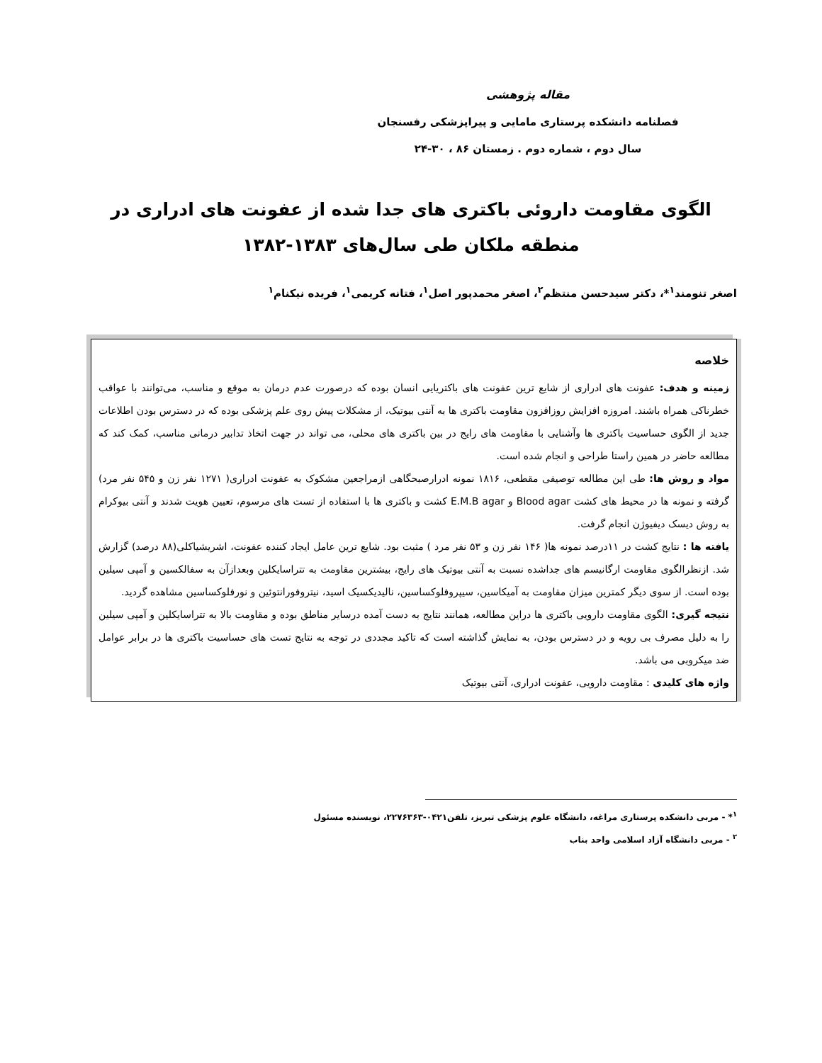مقاله پژوهشی
فصلنامه دانشکده پرستاری مامایی و پیراپزشکی رفسنجان
سال دوم ، شماره دوم . زمستان ۸۶ ، ۳۰-۲۴
الگوی مقاومت داروئی باکتری های جدا شده از عفونت های ادراری در منطقه ملکان طی سال‌های ۱۳۸۳-۱۳۸۲
اصغر تنومند<sup>۱</sup>*، دکتر سیدحسن منتظم<sup>۲</sup>، اصغر محمدپور اصل<sup>۱</sup>، فتانه کریمی<sup>۱</sup>، فریده نیکنام<sup>۱</sup>
خلاصه
زمینه و هدف: عفونت های ادراری از شایع ترین عفونت های باکتریایی انسان بوده که درصورت عدم درمان به موقع و مناسب، می‌توانند با عواقب خطرناکی همراه باشند. امروزه افزایش روزافزون مقاومت باکتری ها به آنتی بیوتیک، از مشکلات پیش روی علم پزشکی بوده که در دسترس بودن اطلاعات جدید از الگوی حساسیت باکتری ها وآشنایی با مقاومت های رایج در بین باکتری های محلی، می تواند در جهت اتخاذ تدابیر درمانی مناسب، کمک کند که مطالعه حاضر در همین راستا طراحی و انجام شده است.
مواد و روش ها: طی این مطالعه توصیفی مقطعی، ۱۸۱۶ نمونه ادرارصبحگاهی ازمراجعین مشکوک به عفونت ادراری( ۱۲۷۱ نفر زن و ۵۴۵ نفر مرد) گرفته و نمونه ها در محیط های کشت Blood agar و E.M.B agar کشت و باکتری ها با استفاده از تست های مرسوم، تعیین هویت شدند و آنتی بیوکرام به روش دیسک دیفیوژن انجام گرفت.
یافته ها : نتایج کشت در ۱۱درصد نمونه ها( ۱۴۶ نفر زن و ۵۳ نفر مرد ) مثبت بود. شایع ترین عامل ایجاد کننده عفونت، اشریشیاکلی(۸۸ درصد) گزارش شد. ازنظرالگوی مقاومت ارگانیسم های جداشده نسبت به آنتی بیوتیک های رایج، بیشترین مقاومت به تتراسایکلین وبعدازآن به سفالکسین و آمپی سیلین بوده است. از سوی دیگر کمترین میزان مقاومت به آمیکاسین، سیپروفلوکساسین، نالیدیکسیک اسید، نیتروفورانتوئین و نورفلوکساسین مشاهده گردید.
نتیجه گیری: الگوی مقاومت دارویی باکتری ها دراین مطالعه، همانند نتایج به دست آمده درسایر مناطق بوده و مقاومت بالا به تتراسایکلین و آمپی سیلین را به دلیل مصرف بی رویه و در دسترس بودن، به نمایش گذاشته است که تاکید مجددی در توجه به نتایج تست های حساسیت باکتری ها در برابر عوامل ضد میکروبی می باشد.
واژه های کلیدی : مقاومت دارویی، عفونت ادراری، آنتی بیوتیک
<sup>۱</sup>* - مربی دانشکده پرستاری مراغه، دانشگاه علوم پزشکی تبریز، تلفن۰۴۲۱-۲۲۷۶۳۶۳، نویسنده مسئول
<sup>۲</sup> - مربی دانشگاه آزاد اسلامی واحد بناب